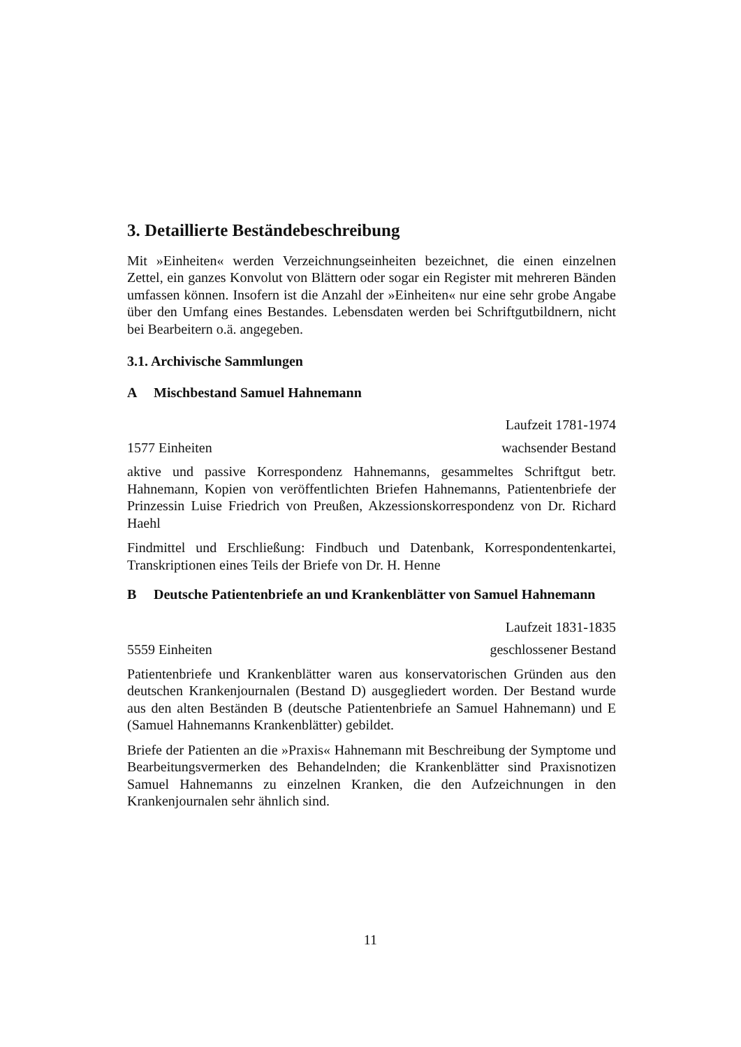3. Detaillierte Beständebeschreibung
Mit »Einheiten« werden Verzeichnungseinheiten bezeichnet, die einen einzelnen Zettel, ein ganzes Konvolut von Blättern oder sogar ein Register mit mehreren Bänden umfassen können. Insofern ist die Anzahl der »Einheiten« nur eine sehr grobe Angabe über den Umfang eines Bestandes. Lebensdaten werden bei Schriftgutbildnern, nicht bei Bearbeitern o.ä. angegeben.
3.1. Archivische Sammlungen
A Mischbestand Samuel Hahnemann
Laufzeit 1781-1974
1577 Einheiten wachsender Bestand
aktive und passive Korrespondenz Hahnemanns, gesammeltes Schriftgut betr. Hahnemann, Kopien von veröffentlichten Briefen Hahnemanns, Patientenbriefe der Prinzessin Luise Friedrich von Preußen, Akzessionskorrespondenz von Dr. Richard Haehl
Findmittel und Erschließung: Findbuch und Datenbank, Korrespondentenkartei, Transkriptionen eines Teils der Briefe von Dr. H. Henne
B Deutsche Patientenbriefe an und Krankenblätter von Samuel Hahnemann
Laufzeit 1831-1835
5559 Einheiten geschlossener Bestand
Patientenbriefe und Krankenblätter waren aus konservatorischen Gründen aus den deutschen Krankenjournalen (Bestand D) ausgegliedert worden. Der Bestand wurde aus den alten Beständen B (deutsche Patientenbriefe an Samuel Hahnemann) und E (Samuel Hahnemanns Krankenblätter) gebildet.
Briefe der Patienten an die »Praxis« Hahnemann mit Beschreibung der Symptome und Bearbeitungsvermerken des Behandelnden; die Krankenblätter sind Praxisnotizen Samuel Hahnemanns zu einzelnen Kranken, die den Aufzeichnungen in den Krankenjournalen sehr ähnlich sind.
11